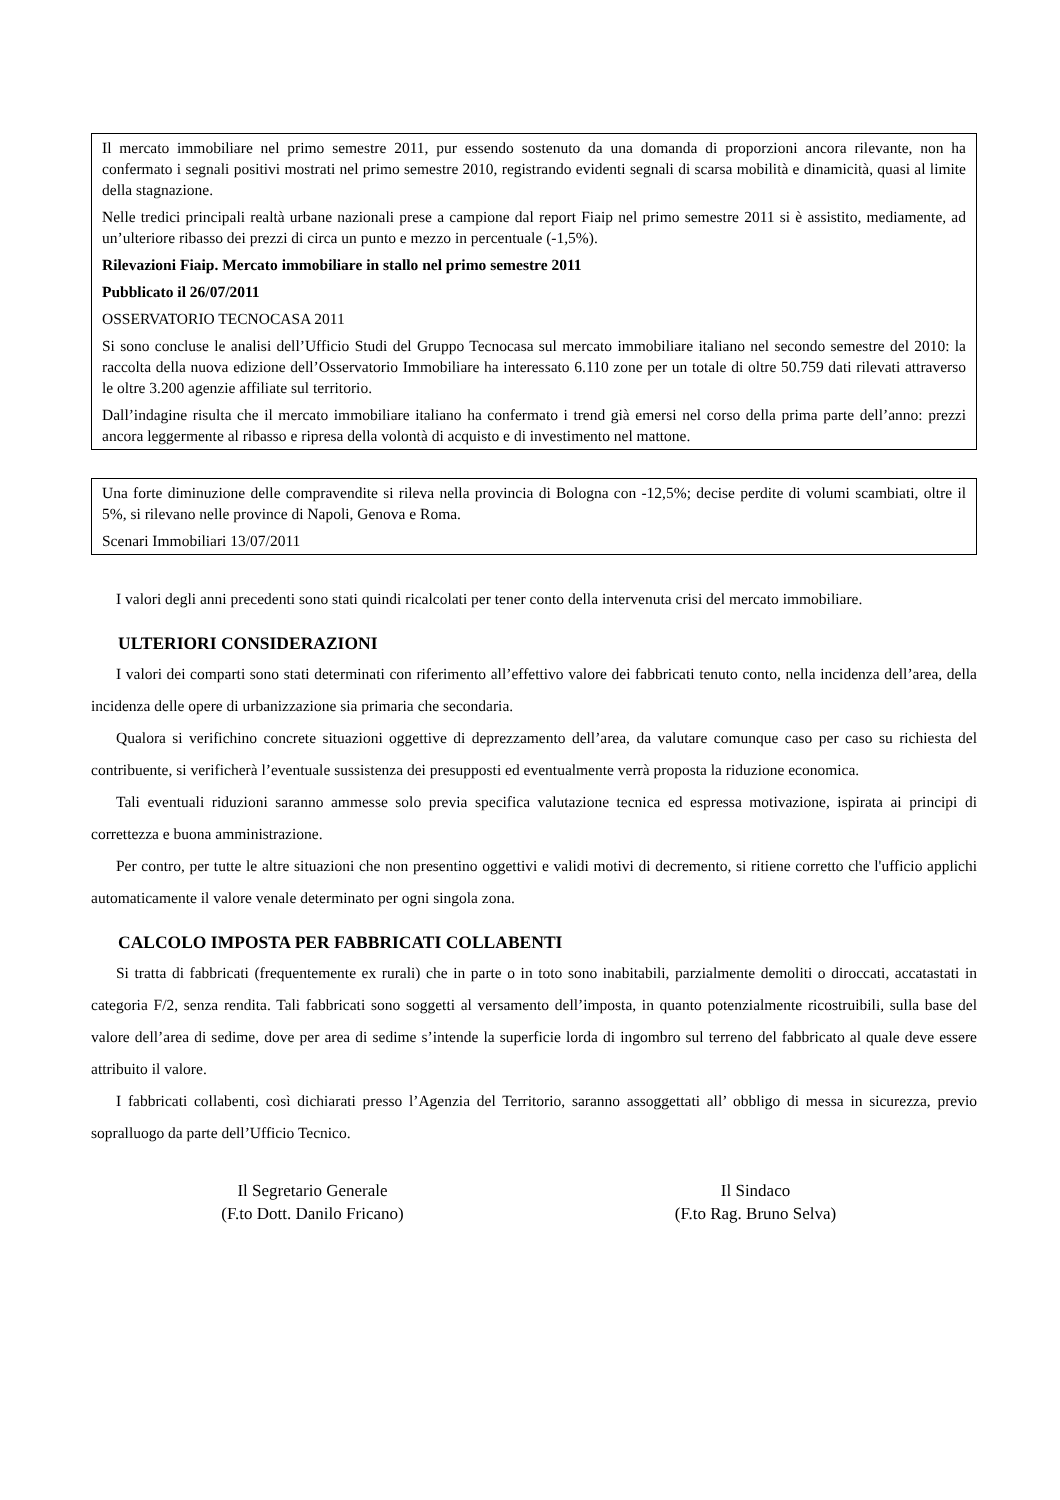Il mercato immobiliare nel primo semestre 2011, pur essendo sostenuto da una domanda di proporzioni ancora rilevante, non ha confermato i segnali positivi mostrati nel primo semestre 2010, registrando evidenti segnali di scarsa mobilità e dinamicità, quasi al limite della stagnazione.
Nelle tredici principali realtà urbane nazionali prese a campione dal report Fiaip nel primo semestre 2011 si è assistito, mediamente, ad un’ulteriore ribasso dei prezzi di circa un punto e mezzo in percentuale (-1,5%).
Rilevazioni Fiaip. Mercato immobiliare in stallo nel primo semestre 2011
Pubblicato il 26/07/2011
OSSERVATORIO TECNOCASA 2011
Si sono concluse le analisi dell’Ufficio Studi del Gruppo Tecnocasa sul mercato immobiliare italiano nel secondo semestre del 2010: la raccolta della nuova edizione dell’Osservatorio Immobiliare ha interessato 6.110 zone per un totale di oltre 50.759 dati rilevati attraverso le oltre 3.200 agenzie affiliate sul territorio.
Dall’indagine risulta che il mercato immobiliare italiano ha confermato i trend già emersi nel corso della prima parte dell’anno: prezzi ancora leggermente al ribasso e ripresa della volontà di acquisto e di investimento nel mattone.
Una forte diminuzione delle compravendite si rileva nella provincia di Bologna con -12,5%; decise perdite di volumi scambiati, oltre il 5%, si rilevano nelle province di Napoli, Genova e Roma.
Scenari Immobiliari 13/07/2011
I valori degli anni precedenti sono stati quindi ricalcolati per tener conto della intervenuta crisi del mercato immobiliare.
ULTERIORI CONSIDERAZIONI
I valori dei comparti sono stati determinati con riferimento all’effettivo valore dei fabbricati tenuto conto, nella incidenza dell’area, della incidenza delle opere di urbanizzazione sia primaria che secondaria.
Qualora si verifichino concrete situazioni oggettive di deprezzamento dell’area, da valutare comunque caso per caso su richiesta del contribuente, si verificherà l’eventuale sussistenza dei presupposti ed eventualmente verrà proposta la riduzione economica.
Tali eventuali riduzioni saranno ammesse solo previa specifica valutazione tecnica ed espressa motivazione, ispirata ai principi di correttezza e buona amministrazione.
Per contro, per tutte le altre situazioni che non presentino oggettivi e validi motivi di decremento, si ritiene corretto che l'ufficio applichi automaticamente il valore venale determinato per ogni singola zona.
CALCOLO IMPOSTA PER FABBRICATI COLLABENTI
Si tratta di fabbricati (frequentemente ex rurali) che in parte o in toto sono inabitabili, parzialmente demoliti o diroccati, accatastati in categoria F/2, senza rendita. Tali fabbricati sono soggetti al versamento dell’imposta, in quanto potenzialmente ricostruibili, sulla base del valore dell’area di sedime, dove per area di sedime s’intende la superficie lorda di ingombro sul terreno del fabbricato al quale deve essere attribuito il valore.
I fabbricati collabenti, così dichiarati presso l’Agenzia del Territorio, saranno assoggettati all’ obbligo di messa in sicurezza, previo sopralluogo da parte dell’Ufficio Tecnico.
Il Segretario Generale
(F.to Dott. Danilo Fricano)
Il Sindaco
(F.to Rag. Bruno Selva)